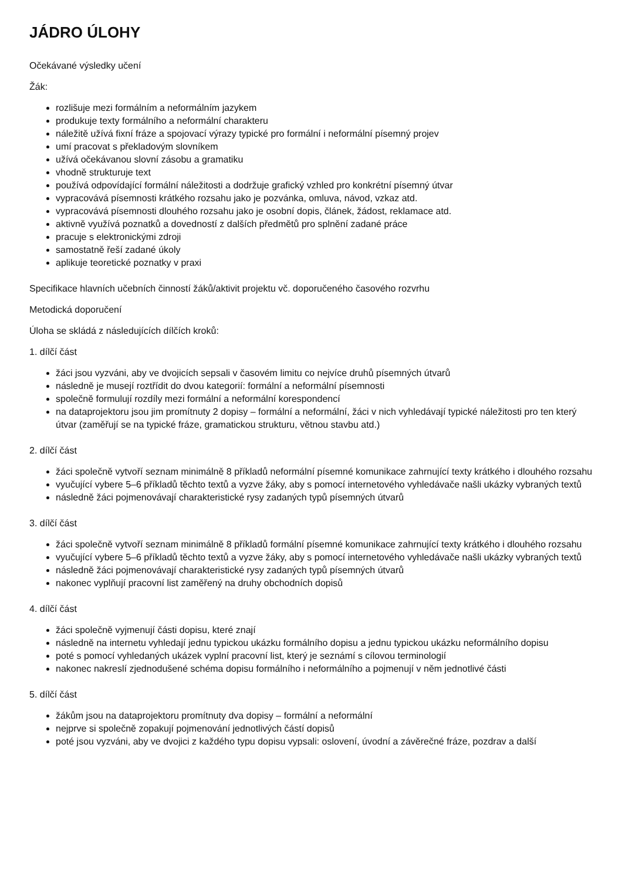JÁDRO ÚLOHY
Očekávané výsledky učení
Žák:
rozlišuje mezi formálním a neformálním jazykem
produkuje texty formálního a neformální charakteru
náležitě užívá fixní fráze a spojovací výrazy typické pro formální i neformální písemný projev
umí pracovat s překladovým slovníkem
užívá očekávanou slovní zásobu a gramatiku
vhodně strukturuje text
používá odpovídající formální náležitosti a dodržuje grafický vzhled pro konkrétní písemný útvar
vypracovává písemnosti krátkého rozsahu jako je pozvánka, omluva, návod, vzkaz atd.
vypracovává písemnosti dlouhého rozsahu jako je osobní dopis, článek, žádost, reklamace atd.
aktivně využívá poznatků a dovedností z dalších předmětů pro splnění zadané práce
pracuje s elektronickými zdroji
samostatně řeší zadané úkoly
aplikuje teoretické poznatky v praxi
Specifikace hlavních učebních činností žáků/aktivit projektu vč. doporučeného časového rozvrhu
Metodická doporučení
Úloha se skládá z následujících dílčích kroků:
1. dílčí část
žáci jsou vyzváni, aby ve dvojicích sepsali v časovém limitu co nejvíce druhů písemných útvarů
následně je musejí roztřídit do dvou kategorií: formální a neformální písemnosti
společně formulují rozdíly mezi formální a neformální korespondencí
na dataprojektoru jsou jim promítnuty 2 dopisy – formální a neformální, žáci v nich vyhledávají typické náležitosti pro ten který útvar (zaměřují se na typické fráze, gramatickou strukturu, větnou stavbu atd.)
2. dílčí část
žáci společně vytvoří seznam minimálně 8 příkladů neformální písemné komunikace zahrnující texty krátkého i dlouhého rozsahu
vyučující vybere 5–6 příkladů těchto textů a vyzve žáky, aby s pomocí internetového vyhledávače našli ukázky vybraných textů
následně žáci pojmenovávají charakteristické rysy zadaných typů písemných útvarů
3. dílčí část
žáci společně vytvoří seznam minimálně 8 příkladů formální písemné komunikace zahrnující texty krátkého i dlouhého rozsahu
vyučující vybere 5–6 příkladů těchto textů a vyzve žáky, aby s pomocí internetového vyhledávače našli ukázky vybraných textů
následně žáci pojmenovávají charakteristické rysy zadaných typů písemných útvarů
nakonec vyplňují pracovní list zaměřený na druhy obchodních dopisů
4. dílčí část
žáci společně vyjmenují části dopisu, které znají
následně na internetu vyhledají jednu typickou ukázku formálního dopisu a jednu typickou ukázku neformálního dopisu
poté s pomocí vyhledaných ukázek vyplní pracovní list, který je seznámí s cílovou terminologií
nakonec nakreslí zjednodušené schéma dopisu formálního i neformálního a pojmenují v něm jednotlivé části
5. dílčí část
žákům jsou na dataprojektoru promítnuty dva dopisy – formální a neformální
nejprve si společně zopakují pojmenování jednotlivých částí dopisů
poté jsou vyzváni, aby ve dvojici z každého typu dopisu vypsali: oslovení, úvodní a závěrečné fráze, pozdrav a další